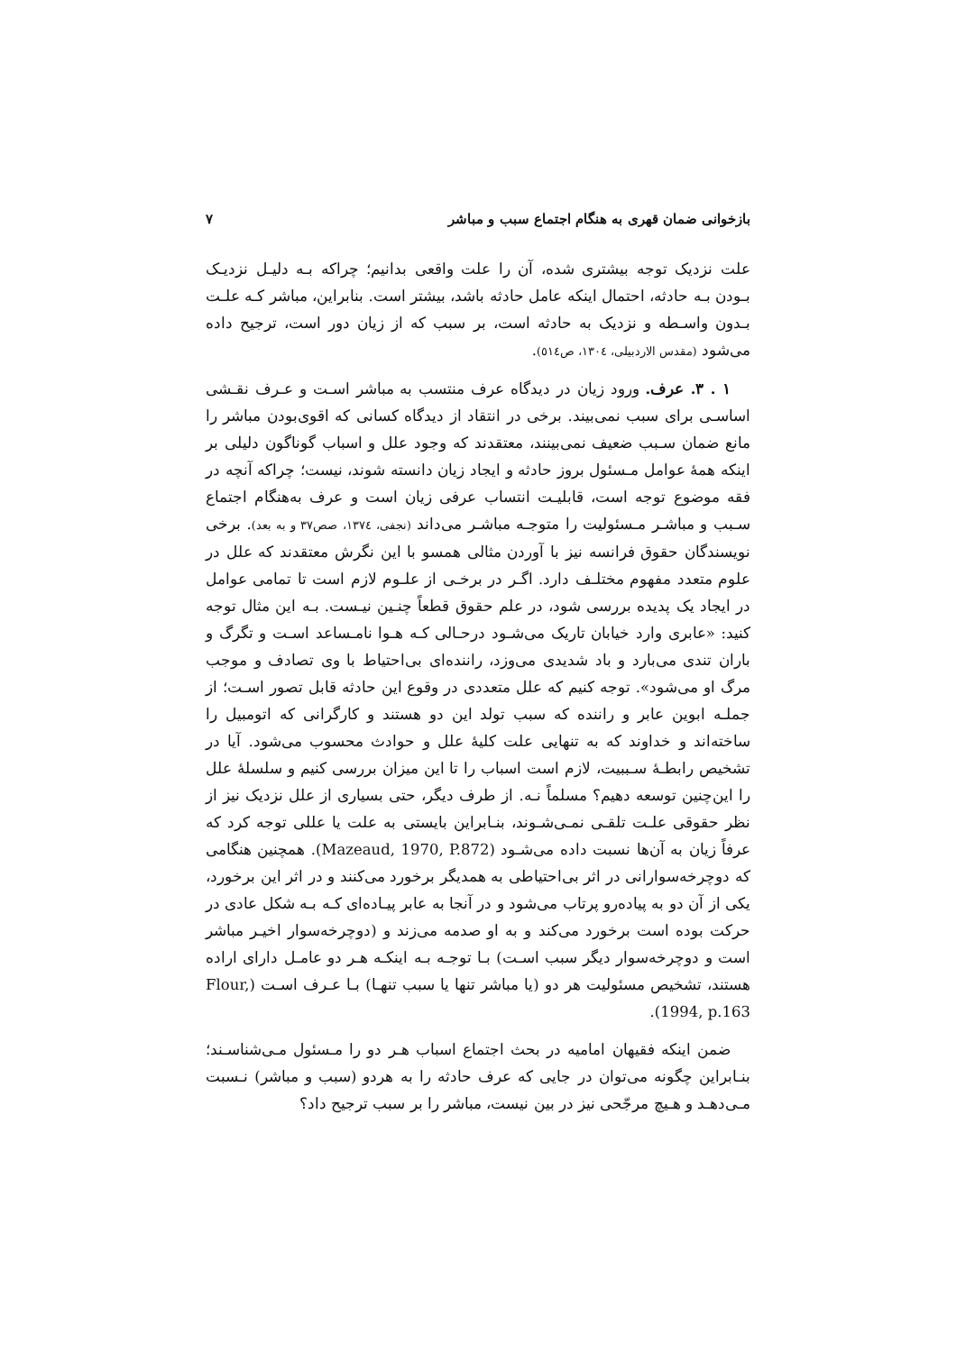بازخوانی ضمان قهری به هنگام اجتماع سبب و مباشر ۷
علت نزدیک توجه بیشتری شده، آن را علت واقعی بدانیم؛ چراکه بـه دلیـل نزدیـک بـودن بـه حادثه، احتمال اینکه عامل حادثه باشد، بیشتر است. بنابراین، مباشر کـه علـت بـدون واسـطه و نزدیک به حادثه است، بر سبب که از زیان دور است، ترجیح داده می‌شود (مقدس الاردبیلی، ۱۳۰٤، ص٥١٤).
۱ . ۳. عرف. ورود زیان در دیدگاه عرف منتسب به مباشر اسـت و عـرف نقـشی اساسـی برای سبب نمی‌بیند. برخی در انتقاد از دیدگاه کسانی که اقوی‌بودن مباشر را مانع ضمان سـبب ضعیف نمی‌بینند، معتقدند که وجود علل و اسباب گوناگون دلیلی بر اینکه همهٔ عوامل مـسئول بروز حادثه و ایجاد زیان دانسته شوند، نیست؛ چراکه آنچه در فقه موضوع توجه است، قابلیـت انتساب عرفی زیان است و عرف به‌هنگام اجتماع سـبب و مباشـر مـسئولیت را متوجـه مباشـر می‌داند (نجفی، ۱۳۷٤، صص۳۷ و به بعد). برخی نویسندگان حقوق فرانسه نیز با آوردن مثالی همسو با این نگرش معتقدند که علل در علوم متعدد مفهوم مختلـف دارد. اگـر در برخـی از علـوم لازم است تا تمامی عوامل در ایجاد یک پدیده بررسی شود، در علم حقوق قطعاً چنـین نیـست. بـه این مثال توجه کنید: «عابری وارد خیابان تاریک می‌شـود درحـالی کـه هـوا نامـساعد اسـت و تگرگ و باران تندی می‌بارد و باد شدیدی می‌وزد، راننده‌ای بی‌احتیاط با وی تصادف و موجب مرگ او می‌شود». توجه کنیم که علل متعددی در وقوع این حادثه قابل تصور اسـت؛ از جملـه ابوین عابر و راننده که سبب تولد این دو هستند و کارگرانی که اتومبیل را ساخته‌اند و خداوند که به تنهایی علت کلیهٔ علل و حوادث محسوب می‌شود. آیا در تشخیص رابطـهٔ سـببیت، لازم است اسباب را تا این میزان بررسی کنیم و سلسلهٔ علل را این‌چنین توسعه دهیم؟ مسلماً نـه. از طرف دیگر، حتی بسیاری از علل نزدیک نیز از نظر حقوقی علـت تلقـی نمـی‌شـوند، بنـابراین بایستی به علت یا عللی توجه کرد که عرفاً زیان به آن‌ها نسبت داده می‌شـود (Mazeaud, 1970, P.872). همچنین هنگامی که دوچرخه‌سوارانی در اثر بی‌احتیاطی به همدیگر برخورد می‌کنند و در اثر این برخورد، یکی از آن دو به پیاده‌رو پرتاب می‌شود و در آنجا به عابر پیـاده‌ای کـه بـه شکل عادی در حرکت بوده است برخورد می‌کند و به او صدمه می‌زند و (دوچرخه‌سوار اخیـر مباشر است و دوچرخه‌سوار دیگر سبب اسـت) بـا توجـه بـه اینکـه هـر دو عامـل دارای اراده هستند، تشخیص مسئولیت هر دو (یا مباشر تنها یا سبب تنهـا) بـا عـرف اسـت (Flour, 1994, p.163).
ضمن اینکه فقیهان امامیه در بحث اجتماع اسباب هـر دو را مـسئول مـی‌شناسـند؛ بنـابراین چگونه می‌توان در جایی که عرف حادثه را به هردو (سبب و مباشر) نـسبت مـی‌دهـد و هـیچ مرجّحی نیز در بین نیست، مباشر را بر سبب ترجیح داد؟